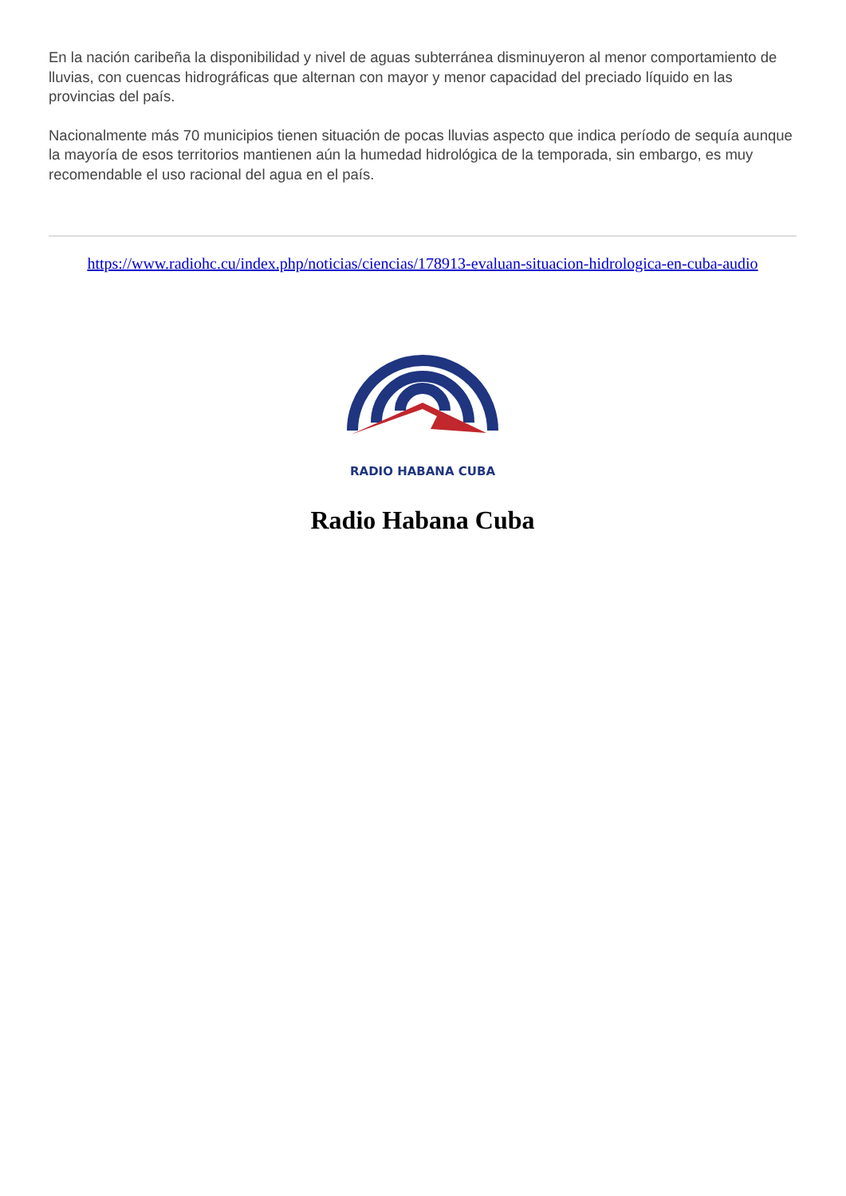En la nación caribeña la disponibilidad y nivel de aguas subterránea disminuyeron al menor comportamiento de lluvias, con cuencas hidrográficas que alternan con mayor y menor capacidad del preciado líquido en las provincias del país.
Nacionalmente más 70 municipios tienen situación de pocas lluvias aspecto que indica período de sequía aunque la mayoría de esos territorios mantienen aún la humedad hidrológica de la temporada, sin embargo, es muy recomendable el uso racional del agua en el país.
https://www.radiohc.cu/index.php/noticias/ciencias/178913-evaluan-situacion-hidrologica-en-cuba-audio
RADIO HABANA CUBA
Radio Habana Cuba